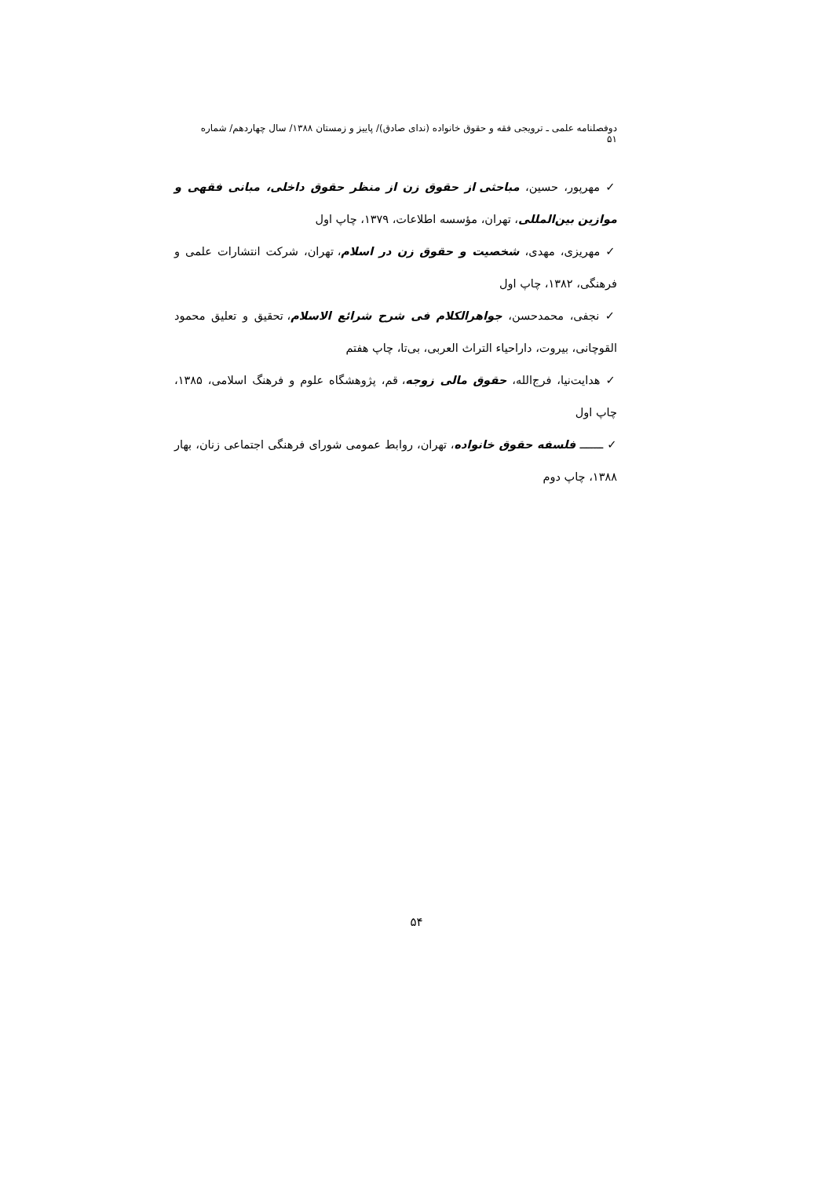دوفصلنامه علمی ـ ترویجی فقه و حقوق خانواده (ندای صادق)/ پاییز و زمستان ۱۳۸۸/ سال چهاردهم/ شماره ۵۱
✓ مهرپور، حسین، مباحثی از حقوق زن از منظر حقوق داخلی، مبانی فقهی و موازین بین‌المللی، تهران، مؤسسه اطلاعات، ۱۳۷۹، چاپ اول
✓ مهریزی، مهدی، شخصیت و حقوق زن در اسلام، تهران، شرکت انتشارات علمی و فرهنگی، ۱۳۸۲، چاپ اول
✓ نجفی، محمدحسن، جواهرالکلام فی شرح شرائع الاسلام، تحقیق و تعلیق محمود القوچانی، بیروت، داراحیاء التراث العربی، بی‌تا، چاپ هفتم
✓ هدایت‌نیا، فرج‌الله، حقوق مالی زوجه، قم، پژوهشگاه علوم و فرهنگ اسلامی، ۱۳۸۵، چاپ اول
✓ ـــــــ فلسفه حقوق خانواده، تهران، روابط عمومی شورای فرهنگی اجتماعی زنان، بهار ۱۳۸۸، چاپ دوم
۵۴